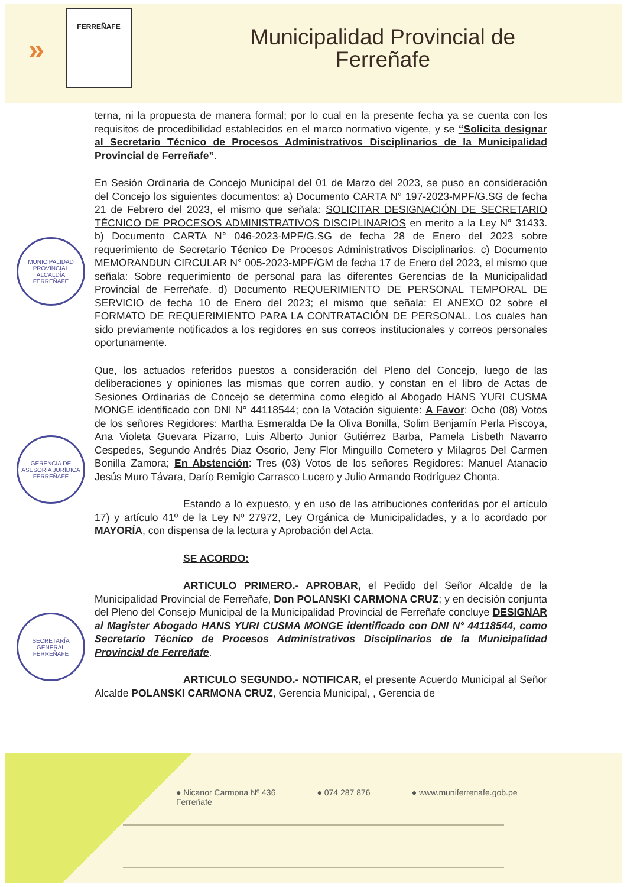»
FERREÑAFE
Municipalidad Provincial de
Ferreñafe
MUNICIPALIDAD PROVINCIAL ALCALDÍA FERREÑAFE
GERENCIA DE ASESORÍA JURÍDICA FERREÑAFE
SECRETARÍA GENERAL FERREÑAFE
terna, ni la propuesta de manera formal; por lo cual en la presente fecha ya se cuenta con los requisitos de procedibilidad establecidos en el marco normativo vigente, y se “Solicita designar al Secretario Técnico de Procesos Administrativos Disciplinarios de la Municipalidad Provincial de Ferreñafe”.
En Sesión Ordinaria de Concejo Municipal del 01 de Marzo del 2023, se puso en consideración del Concejo los siguientes documentos: a) Documento CARTA N° 197-2023-MPF/G.SG de fecha 21 de Febrero del 2023, el mismo que señala: SOLICITAR DESIGNACIÓN DE SECRETARIO TÉCNICO DE PROCESOS ADMINISTRATIVOS DISCIPLINARIOS en merito a la Ley N° 31433. b) Documento CARTA N° 046-2023-MPF/G.SG de fecha 28 de Enero del 2023 sobre requerimiento de Secretario Técnico De Procesos Administrativos Disciplinarios. c) Documento MEMORANDUN CIRCULAR N° 005-2023-MPF/GM de fecha 17 de Enero del 2023, el mismo que señala: Sobre requerimiento de personal para las diferentes Gerencias de la Municipalidad Provincial de Ferreñafe. d) Documento REQUERIMIENTO DE PERSONAL TEMPORAL DE SERVICIO de fecha 10 de Enero del 2023; el mismo que señala: El ANEXO 02 sobre el FORMATO DE REQUERIMIENTO PARA LA CONTRATACIÓN DE PERSONAL. Los cuales han sido previamente notificados a los regidores en sus correos institucionales y correos personales oportunamente.
Que, los actuados referidos puestos a consideración del Pleno del Concejo, luego de las deliberaciones y opiniones las mismas que corren audio, y constan en el libro de Actas de Sesiones Ordinarias de Concejo se determina como elegido al Abogado HANS YURI CUSMA MONGE identificado con DNI N° 44118544; con la Votación siguiente: A Favor: Ocho (08) Votos de los señores Regidores: Martha Esmeralda De la Oliva Bonilla, Solim Benjamín Perla Piscoya, Ana Violeta Guevara Pizarro, Luis Alberto Junior Gutiérrez Barba, Pamela Lisbeth Navarro Cespedes, Segundo Andrés Diaz Osorio, Jeny Flor Minguillo Cornetero y Milagros Del Carmen Bonilla Zamora; En Abstención: Tres (03) Votos de los señores Regidores: Manuel Atanacio Jesús Muro Távara, Darío Remigio Carrasco Lucero y Julio Armando Rodríguez Chonta.
Estando a lo expuesto, y en uso de las atribuciones conferidas por el artículo 17) y artículo 41º de la Ley Nº 27972, Ley Orgánica de Municipalidades, y a lo acordado por MAYORÍA, con dispensa de la lectura y Aprobación del Acta.
SE ACORDO:
ARTICULO PRIMERO.- APROBAR, el Pedido del Señor Alcalde de la Municipalidad Provincial de Ferreñafe, Don POLANSKI CARMONA CRUZ; y en decisión conjunta del Pleno del Consejo Municipal de la Municipalidad Provincial de Ferreñafe concluye DESIGNAR al Magister Abogado HANS YURI CUSMA MONGE identificado con DNI N° 44118544, como Secretario Técnico de Procesos Administrativos Disciplinarios de la Municipalidad Provincial de Ferreñafe.
ARTICULO SEGUNDO.- NOTIFICAR, el presente Acuerdo Municipal al Señor Alcalde POLANSKI CARMONA CRUZ, Gerencia Municipal, , Gerencia de
● Nicanor Carmona Nº 436
Ferreñafe ● 074 287 876 ● www.muniferrenafe.gob.pe